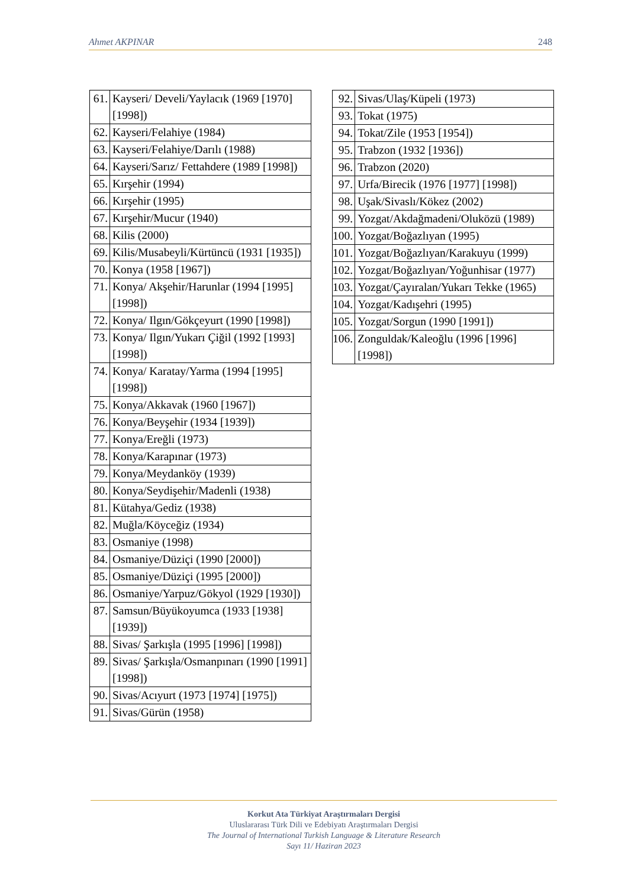Ahmet AKPINAR 248
| 61. | Kayseri/ Develi/Yaylacık (1969 [1970] [1998]) |
| 62. | Kayseri/Felahiye (1984) |
| 63. | Kayseri/Felahiye/Darılı (1988) |
| 64. | Kayseri/Sarız/ Fettahdere (1989 [1998]) |
| 65. | Kırşehir (1994) |
| 66. | Kırşehir (1995) |
| 67. | Kırşehir/Mucur (1940) |
| 68. | Kilis (2000) |
| 69. | Kilis/Musabeyli/Kürtüncü (1931 [1935]) |
| 70. | Konya (1958 [1967]) |
| 71. | Konya/ Akşehir/Harunlar (1994 [1995] [1998]) |
| 72. | Konya/ Ilgın/Gökçeyurt (1990 [1998]) |
| 73. | Konya/ Ilgın/Yukarı Çiğil (1992 [1993] [1998]) |
| 74. | Konya/ Karatay/Yarma (1994 [1995] [1998]) |
| 75. | Konya/Akkavak (1960 [1967]) |
| 76. | Konya/Beyşehir (1934 [1939]) |
| 77. | Konya/Ereğli (1973) |
| 78. | Konya/Karapınar (1973) |
| 79. | Konya/Meydanköy (1939) |
| 80. | Konya/Seydişehir/Madenli (1938) |
| 81. | Kütahya/Gediz (1938) |
| 82. | Muğla/Köyceğiz (1934) |
| 83. | Osmaniye (1998) |
| 84. | Osmaniye/Düziçi (1990 [2000]) |
| 85. | Osmaniye/Düziçi (1995 [2000]) |
| 86. | Osmaniye/Yarpuz/Gökyol (1929 [1930]) |
| 87. | Samsun/Büyükoyumca (1933 [1938] [1939]) |
| 88. | Sivas/ Şarkışla (1995 [1996] [1998]) |
| 89. | Sivas/ Şarkışla/Osmanpınarı (1990 [1991] [1998]) |
| 90. | Sivas/Acıyurt (1973 [1974] [1975]) |
| 91. | Sivas/Gürün (1958) |
| 92. | Sivas/Ulaş/Küpeli (1973) |
| 93. | Tokat (1975) |
| 94. | Tokat/Zile (1953 [1954]) |
| 95. | Trabzon (1932 [1936]) |
| 96. | Trabzon (2020) |
| 97. | Urfa/Birecik (1976 [1977] [1998]) |
| 98. | Uşak/Sivaslı/Kökez (2002) |
| 99. | Yozgat/Akdağmadeni/Oluközü (1989) |
| 100. | Yozgat/Boğazlıyan (1995) |
| 101. | Yozgat/Boğazlıyan/Karakuyu (1999) |
| 102. | Yozgat/Boğazlıyan/Yoğunhisar (1977) |
| 103. | Yozgat/Çayıralan/Yukarı Tekke (1965) |
| 104. | Yozgat/Kadışehri (1995) |
| 105. | Yozgat/Sorgun (1990 [1991]) |
| 106. | Zonguldak/Kaleoğlu (1996 [1996] [1998]) |
Korkut Ata Türkiyat Araştırmaları Dergisi
Uluslararası Türk Dili ve Edebiyatı Araştırmaları Dergisi
The Journal of International Turkish Language & Literature Research
Sayı 11/ Haziran 2023